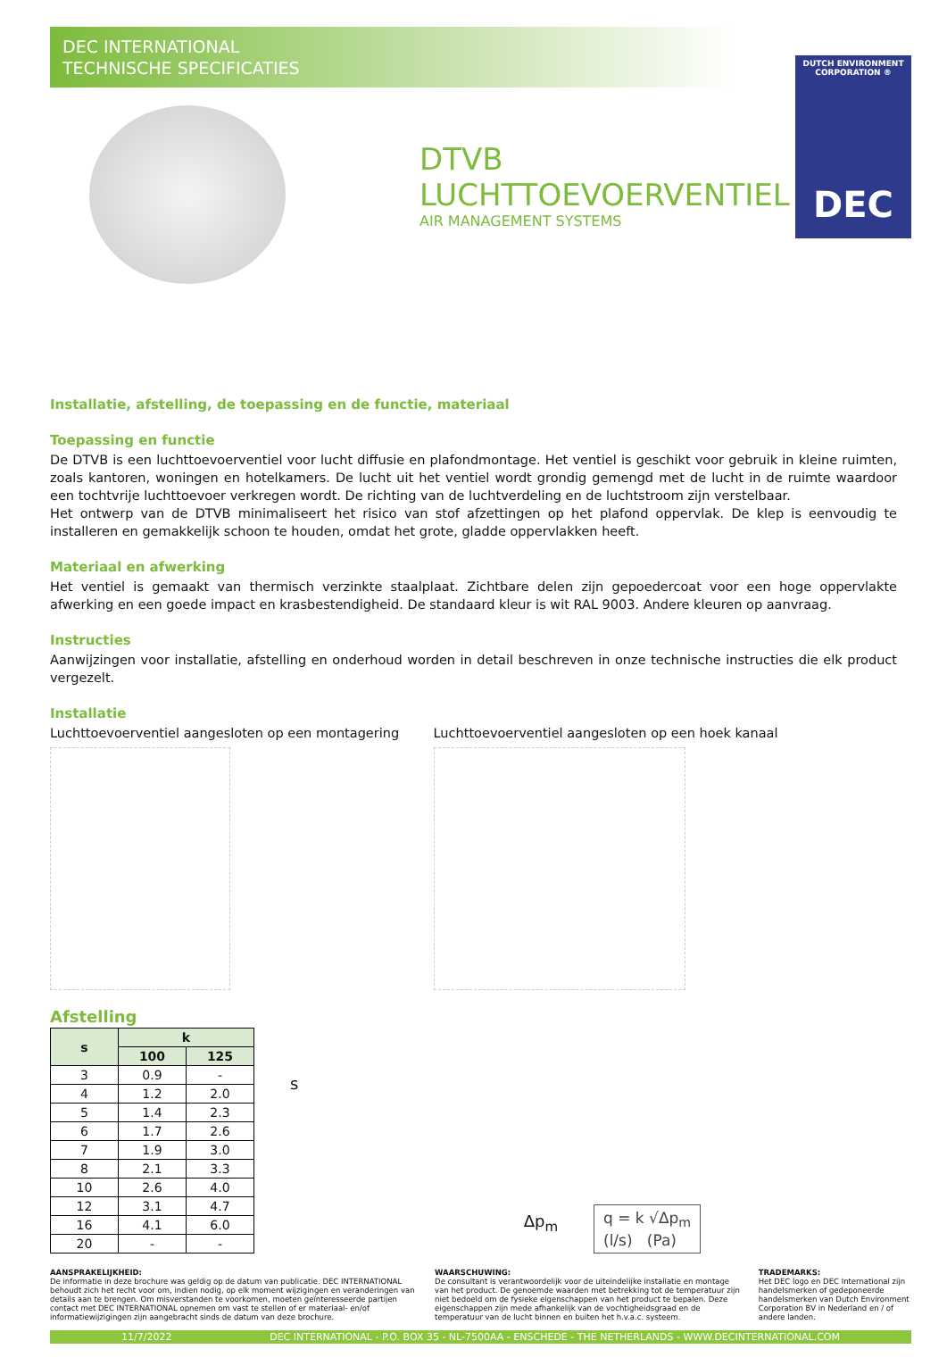DEC INTERNATIONAL
TECHNISCHE SPECIFICATIES
DUTCH ENVIRONMENT CORPORATION ®
DEC
DTVB
LUCHTTOEVOERVENTIEL
AIR MANAGEMENT SYSTEMS
Installatie, afstelling, de toepassing en de functie, materiaal
Toepassing en functie
De DTVB is een luchttoevoerventiel voor lucht diffusie en plafondmontage. Het ventiel is geschikt voor gebruik in kleine ruimten, zoals kantoren, woningen en hotelkamers. De lucht uit het ventiel wordt grondig gemengd met de lucht in de ruimte waardoor een tochtvrije luchttoevoer verkregen wordt. De richting van de luchtverdeling en de luchtstroom zijn verstelbaar.
Het ontwerp van de DTVB minimaliseert het risico van stof afzettingen op het plafond oppervlak. De klep is eenvoudig te installeren en gemakkelijk schoon te houden, omdat het grote, gladde oppervlakken heeft.
Materiaal en afwerking
Het ventiel is gemaakt van thermisch verzinkte staalplaat. Zichtbare delen zijn gepoedercoat voor een hoge oppervlakte afwerking en een goede impact en krasbestendigheid. De standaard kleur is wit RAL 9003. Andere kleuren op aanvraag.
Instructies
Aanwijzingen voor installatie, afstelling en onderhoud worden in detail beschreven in onze technische instructies die elk product vergezelt.
Installatie
Luchttoevoerventiel aangesloten op een montagering
Luchttoevoerventiel aangesloten op een hoek kanaal
Afstelling
| s | k | |
| --- | --- | --- |
| | 100 | 125 |
| 3 | 0.9 | - |
| 4 | 1.2 | 2.0 |
| 5 | 1.4 | 2.3 |
| 6 | 1.7 | 2.6 |
| 7 | 1.9 | 3.0 |
| 8 | 2.1 | 3.3 |
| 10 | 2.6 | 4.0 |
| 12 | 3.1 | 4.7 |
| 16 | 4.1 | 6.0 |
| 20 | - | - |
s
Δp<sub>m</sub>
q = k √Δp<sub>m</sub>
(l/s) (Pa)
AANSPRAKELIJKHEID:
De informatie in deze brochure was geldig op de datum van publicatie. DEC INTERNATIONAL behoudt zich het recht voor om, indien nodig, op elk moment wijzigingen en veranderingen van details aan te brengen. Om misverstanden te voorkomen, moeten geïnteresseerde partijen contact met DEC INTERNATIONAL opnemen om vast te stellen of er materiaal- en/of informatiewijzigingen zijn aangebracht sinds de datum van deze brochure.
WAARSCHUWING:
De consultant is verantwoordelijk voor de uiteindelijke installatie en montage van het product. De genoemde waarden met betrekking tot de temperatuur zijn niet bedoeld om de fysieke eigenschappen van het product te bepalen. Deze eigenschappen zijn mede afhankelijk van de vochtigheidsgraad en de temperatuur van de lucht binnen en buiten het h.v.a.c. systeem.
TRADEMARKS:
Het DEC logo en DEC International zijn handelsmerken of gedeponeerde handelsmerken van Dutch Environment Corporation BV in Nederland en / of andere landen.
11/7/2022 DEC INTERNATIONAL - P.O. BOX 35 - NL-7500AA - ENSCHEDE - THE NETHERLANDS - WWW.DECINTERNATIONAL.COM